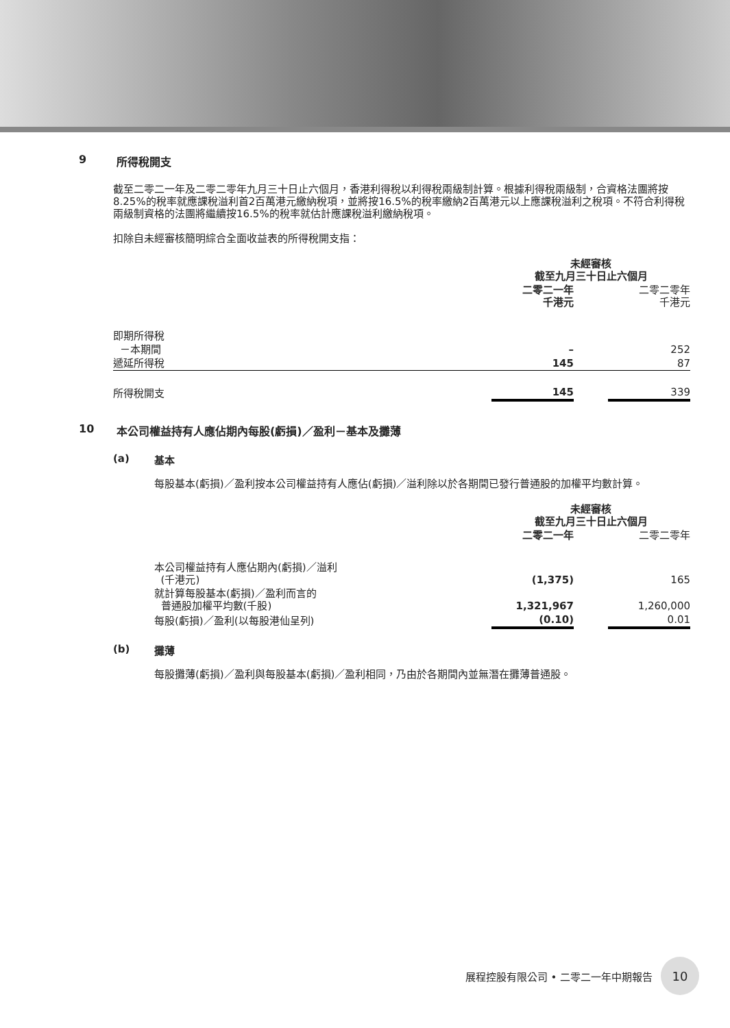9 所得稅開支
截至二零二一年及二零二零年九月三十日止六個月，香港利得稅以利得稅兩級制計算。根據利得稅兩級制，合資格法團將按8.25%的稅率就應課稅溢利首2百萬港元繳納稅項，並將按16.5%的稅率繳納2百萬港元以上應課稅溢利之稅項。不符合利得稅兩級制資格的法團將繼續按16.5%的稅率就估計應課稅溢利繳納稅項。
扣除自未經審核簡明綜合全面收益表的所得稅開支指：
| | 未經審核 截至九月三十日止六個月 | | |
| | 二零二一年 千港元 | | 二零二零年 千港元 |
| 即期所得稅 | | | |
| －本期間 | – | | 252 |
| 遞延所得稅 | 145 | | 87 |
| 所得稅開支 | 145 | | 339 |
10 本公司權益持有人應佔期內每股(虧損)／盈利－基本及攤薄
(a) 基本
每股基本(虧損)／盈利按本公司權益持有人應佔(虧損)／溢利除以於各期間已發行普通股的加權平均數計算。
| | 未經審核 截至九月三十日止六個月 | | |
| | 二零二一年 | | 二零二零年 |
| 本公司權益持有人應佔期內(虧損)／溢利 (千港元) | (1,375) | | 165 |
| 就計算每股基本(虧損)／盈利而言的 普通股加權平均數(千股) | 1,321,967 | | 1,260,000 |
| 每股(虧損)／盈利(以每股港仙呈列) | (0.10) | | 0.01 |
(b) 攤薄
每股攤薄(虧損)／盈利與每股基本(虧損)／盈利相同，乃由於各期間內並無潛在攤薄普通股。
展程控股有限公司 • 二零二一年中期報告
10